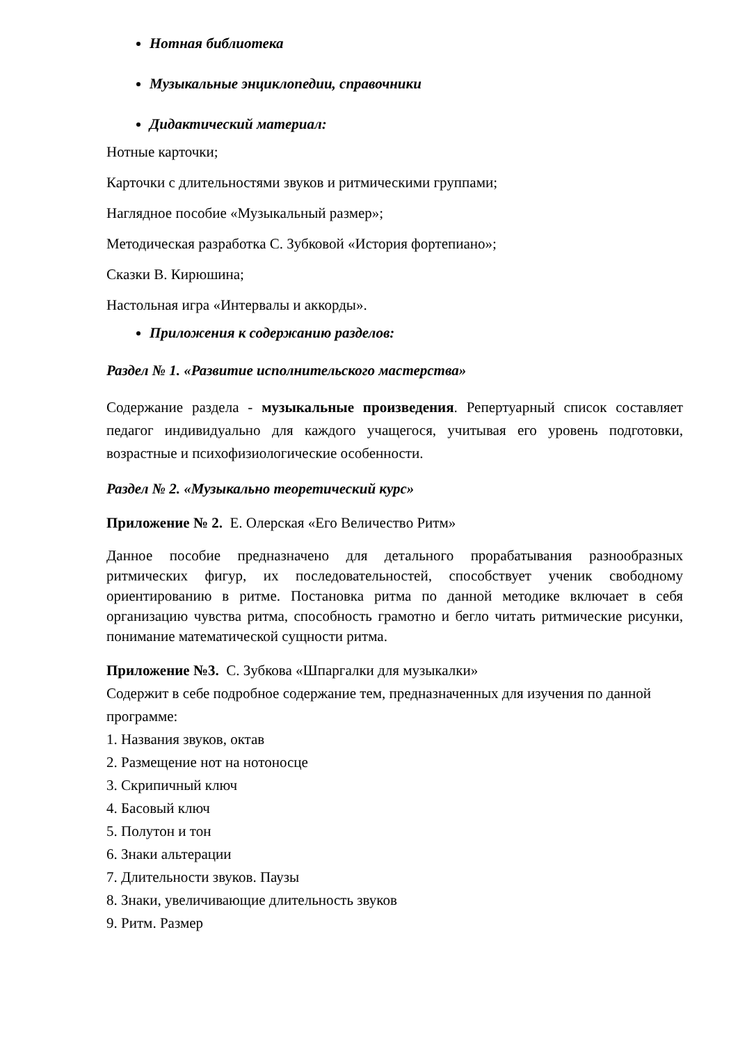Нотная библиотека
Музыкальные энциклопедии, справочники
Дидактический материал:
Нотные карточки;
Карточки с длительностями звуков и ритмическими группами;
Наглядное пособие «Музыкальный размер»;
Методическая разработка С. Зубковой «История фортепиано»;
Сказки В. Кирюшина;
Настольная игра «Интервалы и аккорды».
Приложения к содержанию разделов:
Раздел № 1. «Развитие исполнительского мастерства»
Содержание раздела - музыкальные произведения. Репертуарный список составляет педагог индивидуально для каждого учащегося, учитывая его уровень подготовки, возрастные и психофизиологические особенности.
Раздел № 2. «Музыкально теоретический курс»
Приложение № 2. Е. Олерская «Его Величество Ритм»
Данное пособие предназначено для детального прорабатывания разнообразных ритмических фигур, их последовательностей, способствует ученик свободному ориентированию в ритме. Постановка ритма по данной методике включает в себя организацию чувства ритма, способность грамотно и бегло читать ритмические рисунки, понимание математической сущности ритма.
Приложение №3. С. Зубкова «Шпаргалки для музыкалки»
Содержит в себе подробное содержание тем, предназначенных для изучения по данной программе:
1. Названия звуков, октав
2. Размещение нот на нотоносце
3. Скрипичный ключ
4. Басовый ключ
5. Полутон и тон
6. Знаки альтерации
7. Длительности звуков. Паузы
8. Знаки, увеличивающие длительность звуков
9. Ритм. Размер